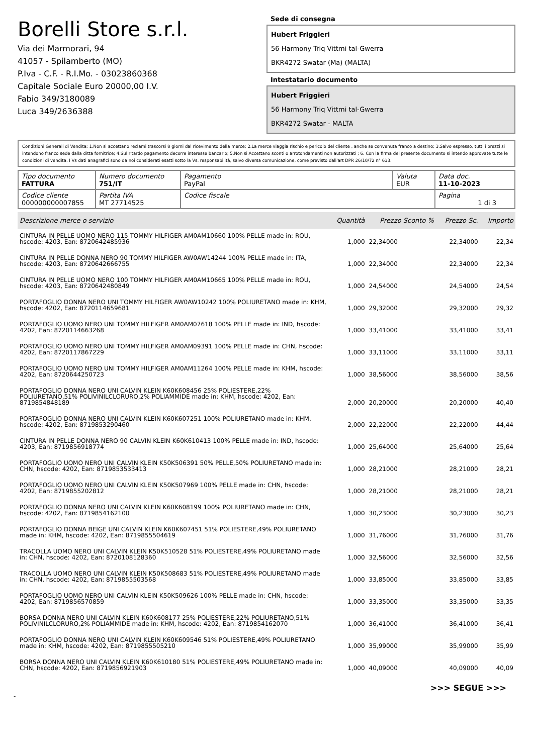Borelli Store s.r.l.
Via dei Marmorari, 94
41057 - Spilamberto (MO)
P.Iva - C.F. - R.I.Mo. - 03023860368
Capitale Sociale Euro 20000,00 I.V.
Fabio 349/3180089
Luca 349/2636388
Sede di consegna
Hubert Friggieri
56 Harmony Triq Vittmi tal-Gwerra
BKR4272 Swatar (Ma) (MALTA)
Intestatario documento
Hubert Friggieri
56 Harmony Triq Vittmi tal-Gwerra
BKR4272 Swatar - MALTA
Condizioni Generali di Vendita: 1.Non si accettano reclami trascorsi 8 giorni dal ricevimento della merce; 2.La merce viaggia rischio e pericolo del cliente , anche se convenuta franco a destino; 3.Salvo espresso, tutti i prezzi si intendono franco sede dalla ditta fornitrice; 4.Sul ritardo pagamento decorre interesse bancario; 5.Non si Accettano sconti o arrotondamenti non autorizzati ; 6. Con la firma del presente documento si intendo approvate tutte le condizioni di vendita. I Vs dati anagrafici sono da noi considerati esatti sotto la Vs. responsabilità, salvo diversa comunicazione, come previsto dall'art DPR 26/10/72 n° 633.
| Tipo documento FATTURA | Numero documento 751/IT | Pagamento PayPal | Valuta EUR | Data doc. 11-10-2023 |
| Codice cliente 000000000007855 | Partita IVA MT 27714525 | Codice fiscale | | Pagina 1 di 3 |
| Descrizione merce o servizio | Quantità | Prezzo Sconto % | Prezzo Sc. | Importo |
| --- | --- | --- | --- | --- |
| CINTURA IN PELLE UOMO NERO 115 TOMMY HILFIGER AM0AM10660 100% PELLE made in: ROU, hscode: 4203, Ean: 8720642485936 | 1,000 | 22,34000 | 22,34000 | 22,34 |
| CINTURA IN PELLE DONNA NERO 90 TOMMY HILFIGER AW0AW14244 100% PELLE made in: ITA, hscode: 4203, Ean: 8720642666755 | 1,000 | 22,34000 | 22,34000 | 22,34 |
| CINTURA IN PELLE UOMO NERO 100 TOMMY HILFIGER AM0AM10665 100% PELLE made in: ROU, hscode: 4203, Ean: 8720642480849 | 1,000 | 24,54000 | 24,54000 | 24,54 |
| PORTAFOGLIO DONNA NERO UNI TOMMY HILFIGER AW0AW10242 100% POLIURETANO made in: KHM, hscode: 4202, Ean: 8720114659681 | 1,000 | 29,32000 | 29,32000 | 29,32 |
| PORTAFOGLIO UOMO NERO UNI TOMMY HILFIGER AM0AM07618 100% PELLE made in: IND, hscode: 4202, Ean: 8720114663268 | 1,000 | 33,41000 | 33,41000 | 33,41 |
| PORTAFOGLIO UOMO NERO UNI TOMMY HILFIGER AM0AM09391 100% PELLE made in: CHN, hscode: 4202, Ean: 8720117867229 | 1,000 | 33,11000 | 33,11000 | 33,11 |
| PORTAFOGLIO UOMO NERO UNI TOMMY HILFIGER AM0AM11264 100% PELLE made in: KHM, hscode: 4202, Ean: 8720644250723 | 1,000 | 38,56000 | 38,56000 | 38,56 |
| PORTAFOGLIO DONNA NERO UNI CALVIN KLEIN K60K608456 25% POLIESTERE,22% POLIURETANO,51% POLIVINILCLORURO,2% POLIAMMIDE made in: KHM, hscode: 4202, Ean: 8719854848189 | 2,000 | 20,20000 | 20,20000 | 40,40 |
| PORTAFOGLIO DONNA NERO UNI CALVIN KLEIN K60K607251 100% POLIURETANO made in: KHM, hscode: 4202, Ean: 8719853290460 | 2,000 | 22,22000 | 22,22000 | 44,44 |
| CINTURA IN PELLE DONNA NERO 90 CALVIN KLEIN K60K610413 100% PELLE made in: IND, hscode: 4203, Ean: 8719856918774 | 1,000 | 25,64000 | 25,64000 | 25,64 |
| PORTAFOGLIO UOMO NERO UNI CALVIN KLEIN K50K506391 50% PELLE,50% POLIURETANO made in: CHN, hscode: 4202, Ean: 8719853533413 | 1,000 | 28,21000 | 28,21000 | 28,21 |
| PORTAFOGLIO UOMO NERO UNI CALVIN KLEIN K50K507969 100% PELLE made in: CHN, hscode: 4202, Ean: 8719855202812 | 1,000 | 28,21000 | 28,21000 | 28,21 |
| PORTAFOGLIO DONNA NERO UNI CALVIN KLEIN K60K608199 100% POLIURETANO made in: CHN, hscode: 4202, Ean: 8719854162100 | 1,000 | 30,23000 | 30,23000 | 30,23 |
| PORTAFOGLIO DONNA BEIGE UNI CALVIN KLEIN K60K607451 51% POLIESTERE,49% POLIURETANO made in: KHM, hscode: 4202, Ean: 8719855504619 | 1,000 | 31,76000 | 31,76000 | 31,76 |
| TRACOLLA UOMO NERO UNI CALVIN KLEIN K50K510528 51% POLIESTERE,49% POLIURETANO made in: CHN, hscode: 4202, Ean: 8720108128360 | 1,000 | 32,56000 | 32,56000 | 32,56 |
| TRACOLLA UOMO NERO UNI CALVIN KLEIN K50K508683 51% POLIESTERE,49% POLIURETANO made in: CHN, hscode: 4202, Ean: 8719855503568 | 1,000 | 33,85000 | 33,85000 | 33,85 |
| PORTAFOGLIO UOMO NERO UNI CALVIN KLEIN K50K509626 100% PELLE made in: CHN, hscode: 4202, Ean: 8719856570859 | 1,000 | 33,35000 | 33,35000 | 33,35 |
| BORSA DONNA NERO UNI CALVIN KLEIN K60K608177 25% POLIESTERE,22% POLIURETANO,51% POLIVINILCLORURO,2% POLIAMMIDE made in: KHM, hscode: 4202, Ean: 8719854162070 | 1,000 | 36,41000 | 36,41000 | 36,41 |
| PORTAFOGLIO DONNA NERO UNI CALVIN KLEIN K60K609546 51% POLIESTERE,49% POLIURETANO made in: KHM, hscode: 4202, Ean: 8719855505210 | 1,000 | 35,99000 | 35,99000 | 35,99 |
| BORSA DONNA NERO UNI CALVIN KLEIN K60K610180 51% POLIESTERE,49% POLIURETANO made in: CHN, hscode: 4202, Ean: 8719856921903 | 1,000 | 40,09000 | 40,09000 | 40,09 |
>>> SEGUE >>>
-